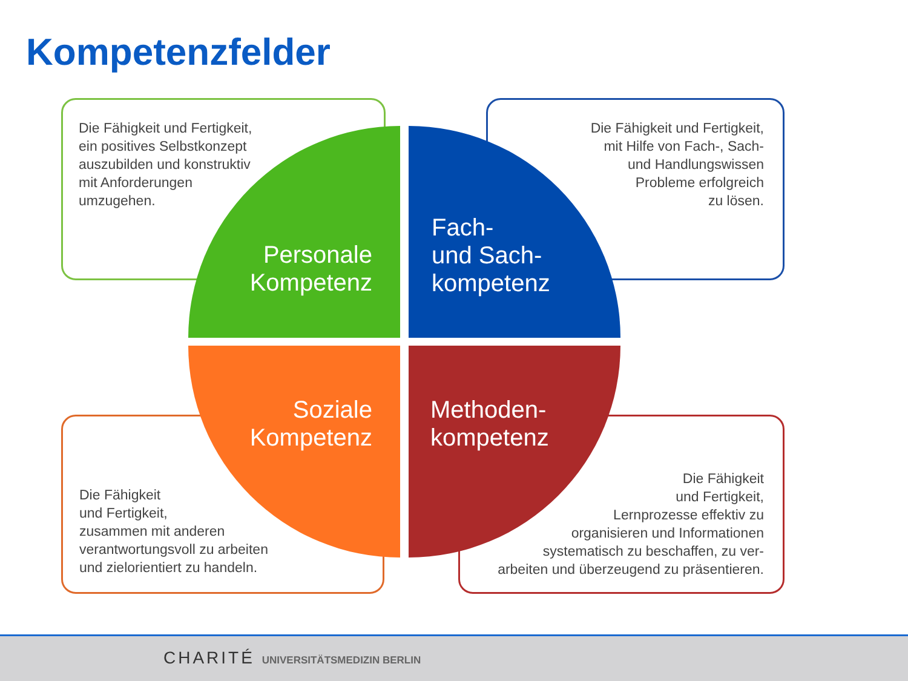Kompetenzfelder
Die Fähigkeit und Fertigkeit,
ein positives Selbstkonzept
auszubilden und konstruktiv
mit Anforderungen
umzugehen.
Die Fähigkeit und Fertigkeit,
mit Hilfe von Fach-, Sach-
und Handlungswissen
Probleme erfolgreich
zu lösen.
Personale Kompetenz
Fach-
und Sach-
kompetenz
Soziale Kompetenz
Methoden-
kompetenz
Die Fähigkeit
und Fertigkeit,
zusammen mit anderen
verantwortungsvoll zu arbeiten
und zielorientiert zu handeln.
Die Fähigkeit
und Fertigkeit,
Lernprozesse effektiv zu
organisieren und Informationen
systematisch zu beschaffen, zu ver-
arbeiten und überzeugend zu präsentieren.
CHARITÉ UNIVERSITÄTSMEDIZIN BERLIN